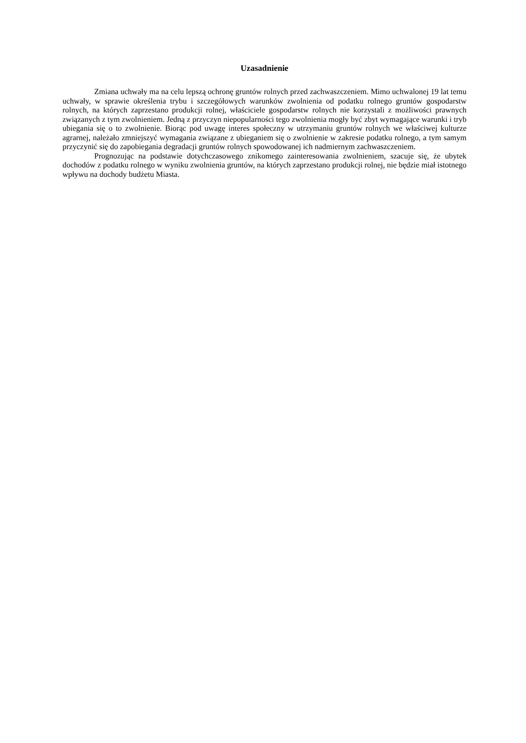Uzasadnienie
Zmiana uchwały ma na celu lepszą ochronę gruntów rolnych przed zachwaszczeniem. Mimo uchwalonej 19 lat temu uchwały, w sprawie określenia trybu i szczegółowych warunków zwolnienia od podatku rolnego gruntów gospodarstw rolnych, na których zaprzestano produkcji rolnej, właściciele gospodarstw rolnych nie korzystali z możliwości prawnych związanych z tym zwolnieniem. Jedną z przyczyn niepopularności tego zwolnienia mogły być zbyt wymagające warunki i tryb ubiegania się o to zwolnienie. Biorąc pod uwagę interes społeczny w utrzymaniu gruntów rolnych we właściwej kulturze agrarnej, należało zmniejszyć wymagania związane z ubieganiem się o zwolnienie w zakresie podatku rolnego, a tym samym przyczynić się do zapobiegania degradacji gruntów rolnych spowodowanej ich nadmiernym zachwaszczeniem.
Prognozując na podstawie dotychczasowego znikomego zainteresowania zwolnieniem, szacuje się, że ubytek dochodów z podatku rolnego w wyniku zwolnienia gruntów, na których zaprzestano produkcji rolnej, nie będzie miał istotnego wpływu na dochody budżetu Miasta.